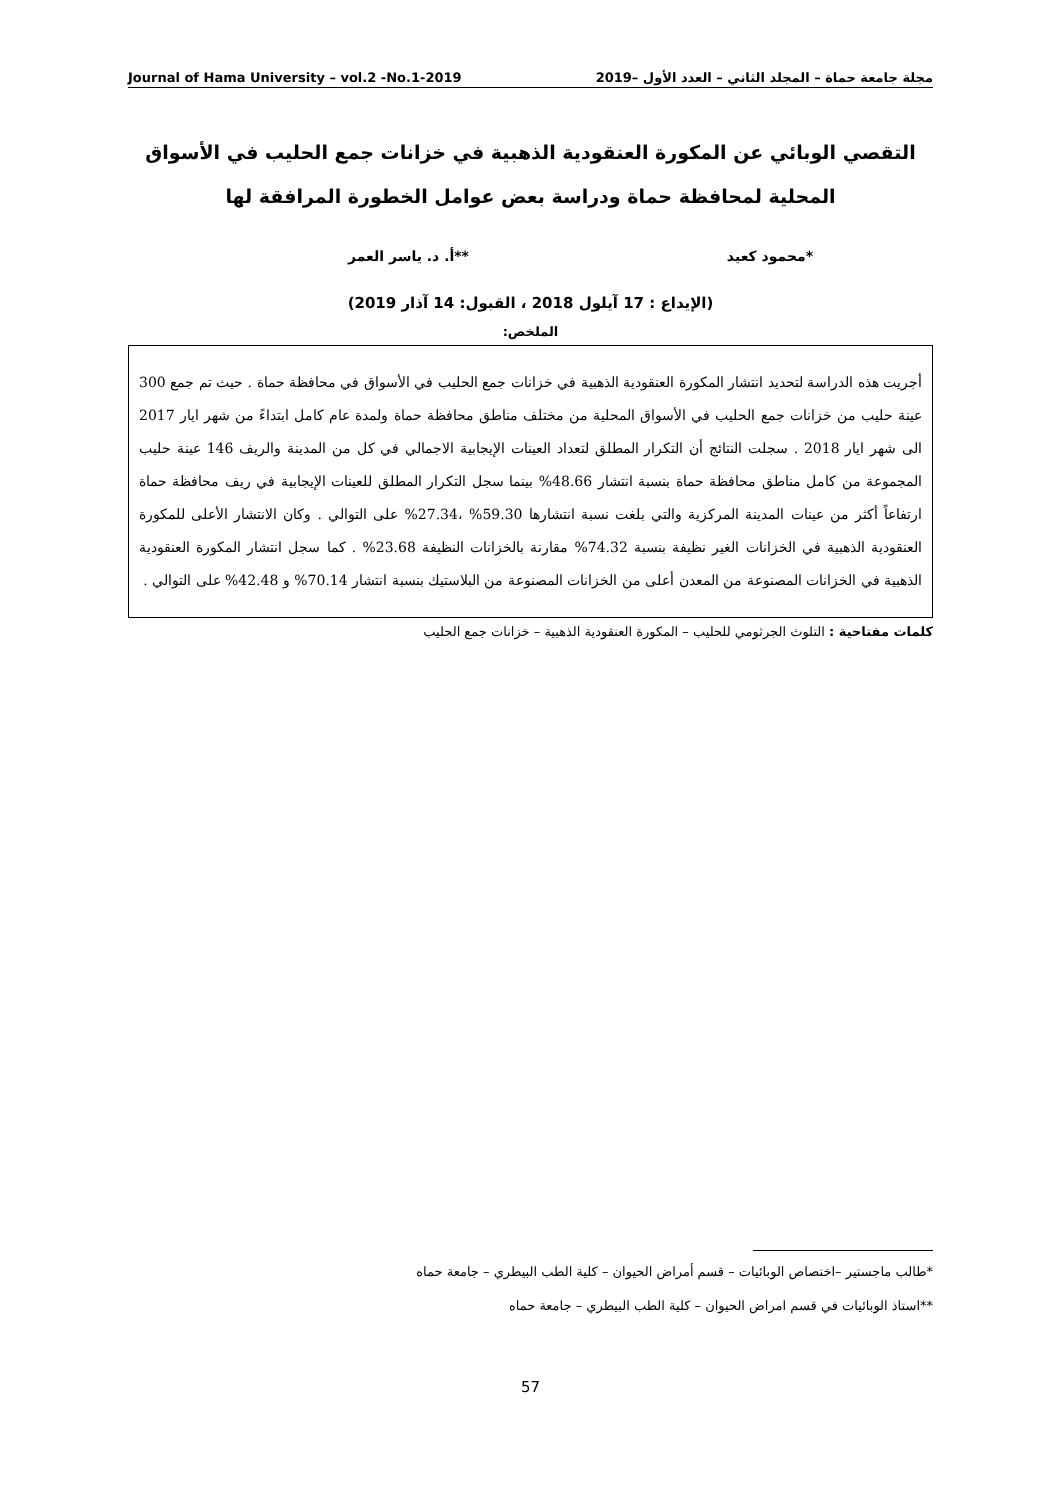Journal of Hama University – vol.2 -No.1-2019 مجلة جامعة حماة – المجلد الثاني – العدد الأول –2019
التقصي الوبائي عن المكورة العنقودية الذهبية في خزانات جمع الحليب في الأسواق المحلية لمحافظة حماة ودراسة بعض عوامل الخطورة المرافقة لها
*محمود كعيد **أ. د. ياسر العمر
(الإيداع : 17 آيلول 2018 ، القبول: 14 آذار 2019)
الملخص:
أجريت هذه الدراسة لتحديد انتشار المكورة العنقودية الذهبية في خزانات جمع الحليب في الأسواق في محافظة حماة . حيث تم جمع 300 عينة حليب من خزانات جمع الحليب في الأسواق المحلية من مختلف مناطق محافظة حماة ولمدة عام كامل ابتداءً من شهر ايار 2017 الى شهر ايار 2018 . سجلت النتائج أن التكرار المطلق لتعداد العينات الإيجابية الاجمالي في كل من المدينة والريف 146 عينة حليب المجموعة من كامل مناطق محافظة حماة بنسبة انتشار 48.66% بينما سجل التكرار المطلق للعينات الإيجابية في ريف محافظة حماة ارتفاعاً أكثر من عينات المدينة المركزية والتي بلغت نسبة انتشارها 59.30% ،27.34% على التوالي . وكان الانتشار الأعلى للمكورة العنقودية الذهبية في الخزانات الغير نظيفة بنسبة 74.32% مقارنة بالخزانات النظيفة 23.68% . كما سجل انتشار المكورة العنقودية الذهبية في الخزانات المصنوعة من المعدن أعلى من الخزانات المصنوعة من البلاستيك بنسبة انتشار 70.14% و 42.48% على التوالي .
كلمات مفتاحية : التلوث الجرثومي للحليب – المكورة العنقودية الذهبية – خزانات جمع الحليب
*طالب ماجستير –اختصاص الوبائيات – قسم أمراض الحيوان – كلية الطب البيطري – جامعة حماه
**استاذ الوبائيات في قسم امراض الحيوان – كلية الطب البيطري – جامعة حماه
57